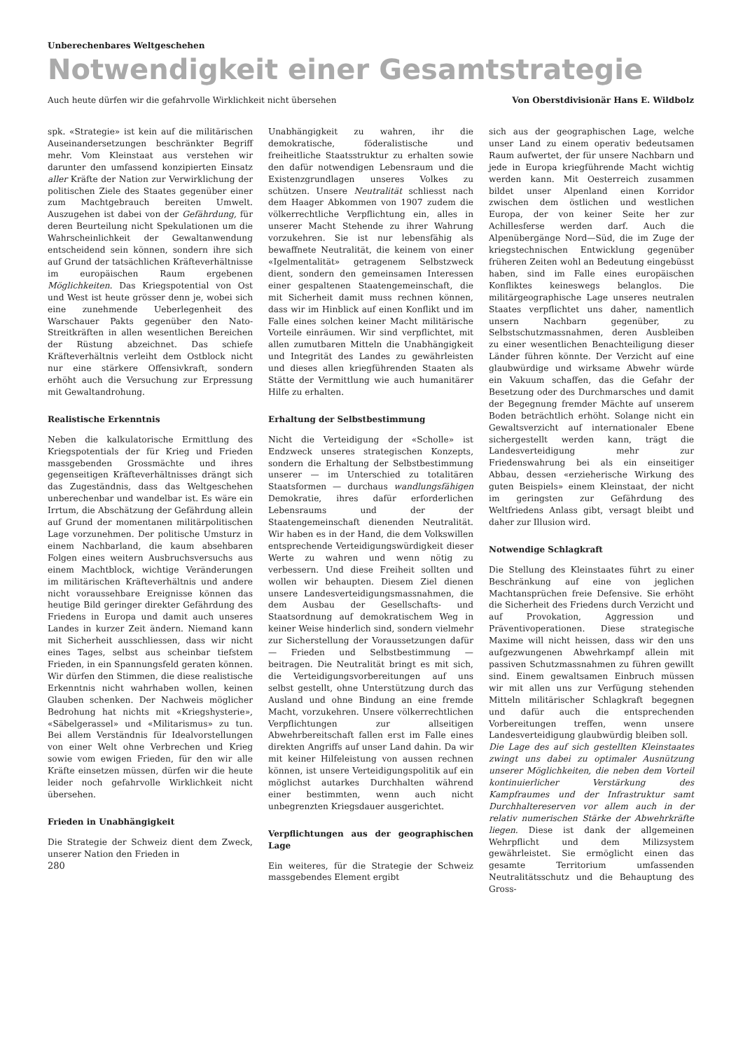Unberechenbares Weltgeschehen
Notwendigkeit einer Gesamtstrategie
Auch heute dürfen wir die gefahrvolle Wirklichkeit nicht übersehen Von Oberstdivisionär Hans E. Wildbolz
spk. «Strategie» ist kein auf die militärischen Auseinandersetzungen beschränkter Begriff mehr. Vom Kleinstaat aus verstehen wir darunter den umfassend konzipierten Einsatz aller Kräfte der Nation zur Verwirklichung der politischen Ziele des Staates gegenüber einer zum Machtgebrauch bereiten Umwelt. Auszugehen ist dabei von der Gefährdung, für deren Beurteilung nicht Spekulationen um die Wahrscheinlichkeit der Gewaltanwendung entscheidend sein können, sondern ihre sich auf Grund der tatsächlichen Kräfteverhältnisse im europäischen Raum ergebenen Möglichkeiten. Das Kriegspotential von Ost und West ist heute grösser denn je, wobei sich eine zunehmende Ueberlegenheit des Warschauer Pakts gegenüber den Nato-Streitkräften in allen wesentlichen Bereichen der Rüstung abzeichnet. Das schiefe Kräfteverhältnis verleiht dem Ostblock nicht nur eine stärkere Offensivkraft, sondern erhöht auch die Versuchung zur Erpressung mit Gewaltandrohung.
Realistische Erkenntnis
Neben die kalkulatorische Ermittlung des Kriegspotentials der für Krieg und Frieden massgebenden Grossmächte und ihres gegenseitigen Kräfteverhältnisses drängt sich das Zugeständnis, dass das Weltgeschehen unberechenbar und wandelbar ist. Es wäre ein Irrtum, die Abschätzung der Gefährdung allein auf Grund der momentanen militärpolitischen Lage vorzunehmen. Der politische Umsturz in einem Nachbarland, die kaum absehbaren Folgen eines weitern Ausbruchsversuchs aus einem Machtblock, wichtige Veränderungen im militärischen Kräfteverhältnis und andere nicht voraussehbare Ereignisse können das heutige Bild geringer direkter Gefährdung des Friedens in Europa und damit auch unseres Landes in kurzer Zeit ändern. Niemand kann mit Sicherheit ausschliessen, dass wir nicht eines Tages, selbst aus scheinbar tiefstem Frieden, in ein Spannungsfeld geraten können. Wir dürfen den Stimmen, die diese realistische Erkenntnis nicht wahrhaben wollen, keinen Glauben schenken. Der Nachweis möglicher Bedrohung hat nichts mit «Kriegshysterie», «Säbelgerassel» und «Militarismus» zu tun. Bei allem Verständnis für Idealvorstellungen von einer Welt ohne Verbrechen und Krieg sowie vom ewigen Frieden, für den wir alle Kräfte einsetzen müssen, dürfen wir die heute leider noch gefahrvolle Wirklichkeit nicht übersehen.
Frieden in Unabhängigkeit
Die Strategie der Schweiz dient dem Zweck, unserer Nation den Frieden in
280
Unabhängigkeit zu wahren, ihr die demokratische, föderalistische und freiheitliche Staatsstruktur zu erhalten sowie den dafür notwendigen Lebensraum und die Existenzgrundlagen unseres Volkes zu schützen. Unsere Neutralität schliesst nach dem Haager Abkommen von 1907 zudem die völkerrechtliche Verpflichtung ein, alles in unserer Macht Stehende zu ihrer Wahrung vorzukehren. Sie ist nur lebensfähig als bewaffnete Neutralität, die keinem von einer «Igelmentalität» getragenem Selbstzweck dient, sondern den gemeinsamen Interessen einer gespaltenen Staatengemeinschaft, die mit Sicherheit damit muss rechnen können, dass wir im Hinblick auf einen Konflikt und im Falle eines solchen keiner Macht militärische Vorteile einräumen. Wir sind verpflichtet, mit allen zumutbaren Mitteln die Unabhängigkeit und Integrität des Landes zu gewährleisten und dieses allen kriegführenden Staaten als Stätte der Vermittlung wie auch humanitärer Hilfe zu erhalten.
Erhaltung der Selbstbestimmung
Nicht die Verteidigung der «Scholle» ist Endzweck unseres strategischen Konzepts, sondern die Erhaltung der Selbstbestimmung unserer — im Unterschied zu totalitären Staatsformen — durchaus wandlungsfähigen Demokratie, ihres dafür erforderlichen Lebensraums und der der Staatengemeinschaft dienenden Neutralität. Wir haben es in der Hand, die dem Volkswillen entsprechende Verteidigungswürdigkeit dieser Werte zu wahren und wenn nötig zu verbessern. Und diese Freiheit sollten und wollen wir behaupten. Diesem Ziel dienen unsere Landesverteidigungsmassnahmen, die dem Ausbau der Gesellschafts- und Staatsordnung auf demokratischem Weg in keiner Weise hinderlich sind, sondern vielmehr zur Sicherstellung der Voraussetzungen dafür — Frieden und Selbstbestimmung — beitragen. Die Neutralität bringt es mit sich, die Verteidigungsvorbereitungen auf uns selbst gestellt, ohne Unterstützung durch das Ausland und ohne Bindung an eine fremde Macht, vorzukehren. Unsere völkerrechtlichen Verpflichtungen zur allseitigen Abwehrbereitschaft fallen erst im Falle eines direkten Angriffs auf unser Land dahin. Da wir mit keiner Hilfeleistung von aussen rechnen können, ist unsere Verteidigungspolitik auf ein möglichst autarkes Durchhalten während einer bestimmten, wenn auch nicht unbegrenzten Kriegsdauer ausgerichtet.
Verpflichtungen aus der geographischen Lage
Ein weiteres, für die Strategie der Schweiz massgebendes Element ergibt
sich aus der geographischen Lage, welche unser Land zu einem operativ bedeutsamen Raum aufwertet, der für unsere Nachbarn und jede in Europa kriegführende Macht wichtig werden kann. Mit Oesterreich zusammen bildet unser Alpenland einen Korridor zwischen dem östlichen und westlichen Europa, der von keiner Seite her zur Achillesferse werden darf. Auch die Alpenübergänge Nord—Süd, die im Zuge der kriegstechnischen Entwicklung gegenüber früheren Zeiten wohl an Bedeutung eingebüsst haben, sind im Falle eines europäischen Konfliktes keineswegs belanglos. Die militärgeographische Lage unseres neutralen Staates verpflichtet uns daher, namentlich unsern Nachbarn gegenüber, zu Selbstschutzmassnahmen, deren Ausbleiben zu einer wesentlichen Benachteiligung dieser Länder führen könnte. Der Verzicht auf eine glaubwürdige und wirksame Abwehr würde ein Vakuum schaffen, das die Gefahr der Besetzung oder des Durchmarsches und damit der Begegnung fremder Mächte auf unserem Boden beträchtlich erhöht. Solange nicht ein Gewaltsverzicht auf internationaler Ebene sichergestellt werden kann, trägt die Landesverteidigung mehr zur Friedenswahrung bei als ein einseitiger Abbau, dessen «erzieherische Wirkung des guten Beispiels» einem Kleinstaat, der nicht im geringsten zur Gefährdung des Weltfriedens Anlass gibt, versagt bleibt und daher zur Illusion wird.
Notwendige Schlagkraft
Die Stellung des Kleinstaates führt zu einer Beschränkung auf eine von jeglichen Machtansprüchen freie Defensive. Sie erhöht die Sicherheit des Friedens durch Verzicht und auf Provokation, Aggression und Präventivoperationen. Diese strategische Maxime will nicht heissen, dass wir den uns aufgezwungenen Abwehrkampf allein mit passiven Schutzmassnahmen zu führen gewillt sind. Einem gewaltsamen Einbruch müssen wir mit allen uns zur Verfügung stehenden Mitteln militärischer Schlagkraft begegnen und dafür auch die entsprechenden Vorbereitungen treffen, wenn unsere Landesverteidigung glaubwürdig bleiben soll.
Die Lage des auf sich gestellten Kleinstaates zwingt uns dabei zu optimaler Ausnützung unserer Möglichkeiten, die neben dem Vorteil kontinuierlicher Verstärkung des Kampfraumes und der Infrastruktur samt Durchhaltereserven vor allem auch in der relativ numerischen Stärke der Abwehrkräfte liegen. Diese ist dank der allgemeinen Wehrpflicht und dem Milizsystem gewährleistet. Sie ermöglicht einen das gesamte Territorium umfassenden Neutralitätsschutz und die Behauptung des Gross-